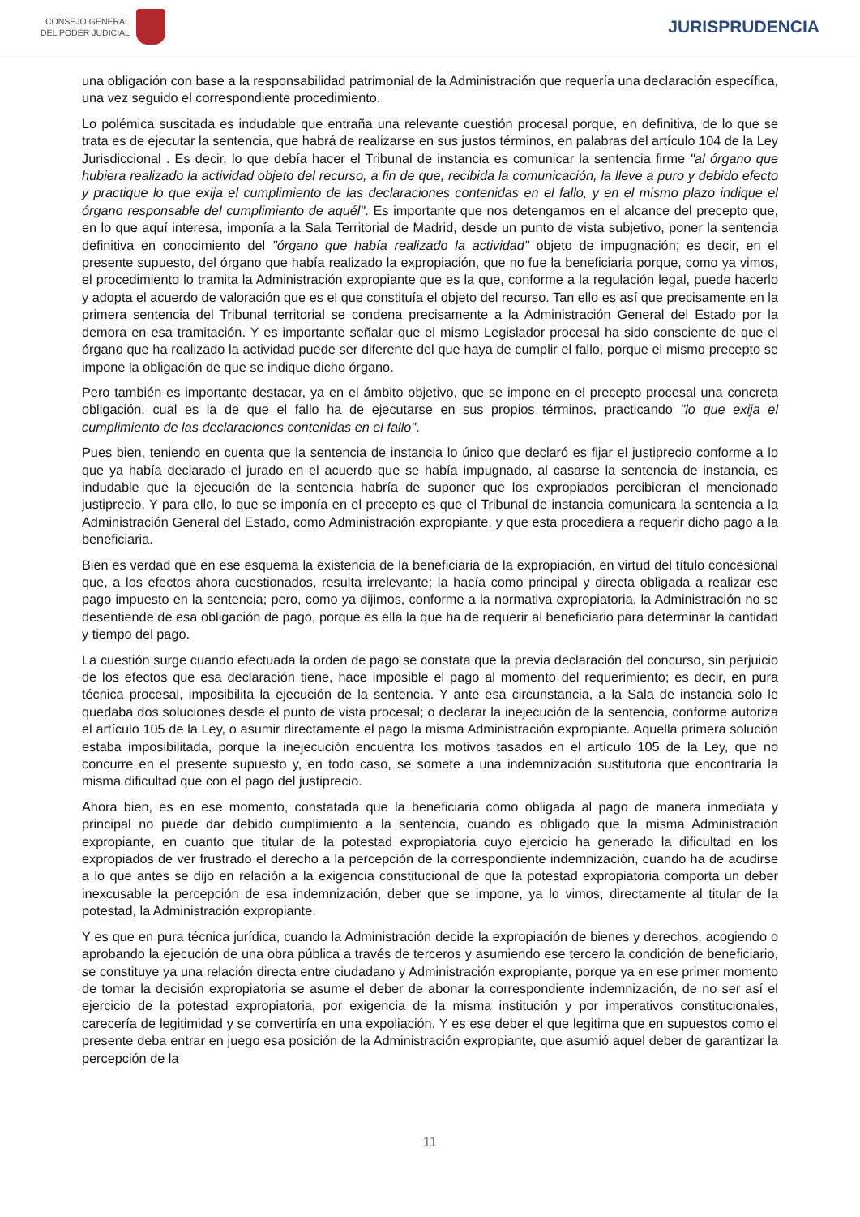CONSEJO GENERAL
DEL PODER JUDICIAL
JURISPRUDENCIA
una obligación con base a la responsabilidad patrimonial de la Administración que requería una declaración específica, una vez seguido el correspondiente procedimiento.
Lo polémica suscitada es indudable que entraña una relevante cuestión procesal porque, en definitiva, de lo que se trata es de ejecutar la sentencia, que habrá de realizarse en sus justos términos, en palabras del artículo 104 de la Ley Jurisdiccional . Es decir, lo que debía hacer el Tribunal de instancia es comunicar la sentencia firme "al órgano que hubiera realizado la actividad objeto del recurso, a fin de que, recibida la comunicación, la lleve a puro y debido efecto y practique lo que exija el cumplimiento de las declaraciones contenidas en el fallo, y en el mismo plazo indique el órgano responsable del cumplimiento de aquél". Es importante que nos detengamos en el alcance del precepto que, en lo que aquí interesa, imponía a la Sala Territorial de Madrid, desde un punto de vista subjetivo, poner la sentencia definitiva en conocimiento del "órgano que había realizado la actividad" objeto de impugnación; es decir, en el presente supuesto, del órgano que había realizado la expropiación, que no fue la beneficiaria porque, como ya vimos, el procedimiento lo tramita la Administración expropiante que es la que, conforme a la regulación legal, puede hacerlo y adopta el acuerdo de valoración que es el que constituía el objeto del recurso. Tan ello es así que precisamente en la primera sentencia del Tribunal territorial se condena precisamente a la Administración General del Estado por la demora en esa tramitación. Y es importante señalar que el mismo Legislador procesal ha sido consciente de que el órgano que ha realizado la actividad puede ser diferente del que haya de cumplir el fallo, porque el mismo precepto se impone la obligación de que se indique dicho órgano.
Pero también es importante destacar, ya en el ámbito objetivo, que se impone en el precepto procesal una concreta obligación, cual es la de que el fallo ha de ejecutarse en sus propios términos, practicando "lo que exija el cumplimiento de las declaraciones contenidas en el fallo".
Pues bien, teniendo en cuenta que la sentencia de instancia lo único que declaró es fijar el justiprecio conforme a lo que ya había declarado el jurado en el acuerdo que se había impugnado, al casarse la sentencia de instancia, es indudable que la ejecución de la sentencia habría de suponer que los expropiados percibieran el mencionado justiprecio. Y para ello, lo que se imponía en el precepto es que el Tribunal de instancia comunicara la sentencia a la Administración General del Estado, como Administración expropiante, y que esta procediera a requerir dicho pago a la beneficiaria.
Bien es verdad que en ese esquema la existencia de la beneficiaria de la expropiación, en virtud del título concesional que, a los efectos ahora cuestionados, resulta irrelevante; la hacía como principal y directa obligada a realizar ese pago impuesto en la sentencia; pero, como ya dijimos, conforme a la normativa expropiatoria, la Administración no se desentiende de esa obligación de pago, porque es ella la que ha de requerir al beneficiario para determinar la cantidad y tiempo del pago.
La cuestión surge cuando efectuada la orden de pago se constata que la previa declaración del concurso, sin perjuicio de los efectos que esa declaración tiene, hace imposible el pago al momento del requerimiento; es decir, en pura técnica procesal, imposibilita la ejecución de la sentencia. Y ante esa circunstancia, a la Sala de instancia solo le quedaba dos soluciones desde el punto de vista procesal; o declarar la inejecución de la sentencia, conforme autoriza el artículo 105 de la Ley, o asumir directamente el pago la misma Administración expropiante. Aquella primera solución estaba imposibilitada, porque la inejecución encuentra los motivos tasados en el artículo 105 de la Ley, que no concurre en el presente supuesto y, en todo caso, se somete a una indemnización sustitutoria que encontraría la misma dificultad que con el pago del justiprecio.
Ahora bien, es en ese momento, constatada que la beneficiaria como obligada al pago de manera inmediata y principal no puede dar debido cumplimiento a la sentencia, cuando es obligado que la misma Administración expropiante, en cuanto que titular de la potestad expropiatoria cuyo ejercicio ha generado la dificultad en los expropiados de ver frustrado el derecho a la percepción de la correspondiente indemnización, cuando ha de acudirse a lo que antes se dijo en relación a la exigencia constitucional de que la potestad expropiatoria comporta un deber inexcusable la percepción de esa indemnización, deber que se impone, ya lo vimos, directamente al titular de la potestad, la Administración expropiante.
Y es que en pura técnica jurídica, cuando la Administración decide la expropiación de bienes y derechos, acogiendo o aprobando la ejecución de una obra pública a través de terceros y asumiendo ese tercero la condición de beneficiario, se constituye ya una relación directa entre ciudadano y Administración expropiante, porque ya en ese primer momento de tomar la decisión expropiatoria se asume el deber de abonar la correspondiente indemnización, de no ser así el ejercicio de la potestad expropiatoria, por exigencia de la misma institución y por imperativos constitucionales, carecería de legitimidad y se convertiría en una expoliación. Y es ese deber el que legitima que en supuestos como el presente deba entrar en juego esa posición de la Administración expropiante, que asumió aquel deber de garantizar la percepción de la
11